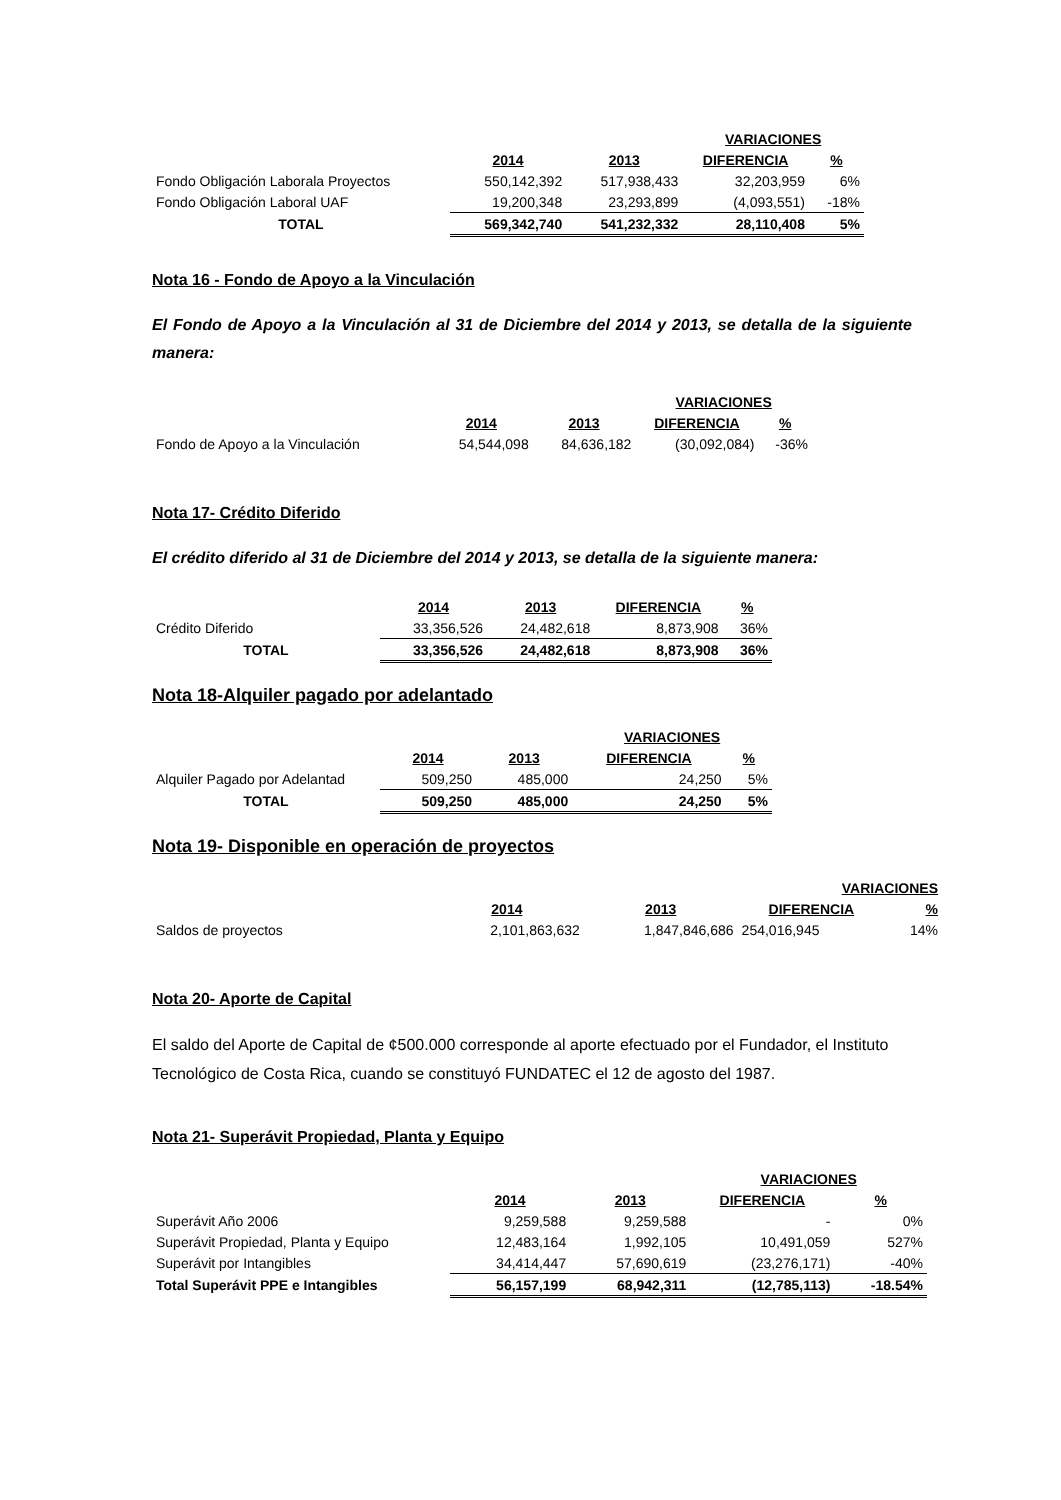| | | | VARIACIONES | |
| | 2014 | 2013 | DIFERENCIA | % |
| Fondo Obligación Laborala Proyectos | 550,142,392 | 517,938,433 | 32,203,959 | 6% |
| Fondo Obligación Laboral UAF | 19,200,348 | 23,293,899 | (4,093,551) | -18% |
| TOTAL | 569,342,740 | 541,232,332 | 28,110,408 | 5% |
Nota 16 - Fondo de Apoyo a la Vinculación
El Fondo de Apoyo a la Vinculación al 31 de Diciembre del 2014 y 2013, se detalla de la siguiente manera:
| | | | VARIACIONES | |
| | 2014 | 2013 | DIFERENCIA | % |
| Fondo de Apoyo a la Vinculación | 54,544,098 | 84,636,182 | (30,092,084) | -36% |
Nota 17- Crédito Diferido
El crédito diferido al 31 de Diciembre del 2014 y 2013, se detalla de la siguiente manera:
| | 2014 | 2013 | DIFERENCIA | % |
| Crédito Diferido | 33,356,526 | 24,482,618 | 8,873,908 | 36% |
| TOTAL | 33,356,526 | 24,482,618 | 8,873,908 | 36% |
Nota 18-Alquiler pagado por adelantado
| | | | VARIACIONES | |
| | 2014 | 2013 | DIFERENCIA | % |
| Alquiler Pagado por Adelantad | 509,250 | 485,000 | 24,250 | 5% |
| TOTAL | 509,250 | 485,000 | 24,250 | 5% |
Nota 19- Disponible en operación de proyectos
| | | | VARIACIONES | |
| | 2014 | 2013 | DIFERENCIA | % |
| Saldos de proyectos | 2,101,863,632 | 1,847,846,686 | 254,016,945 | 14% |
Nota 20- Aporte de Capital
El saldo del Aporte de Capital de ¢500.000 corresponde al aporte efectuado por el Fundador, el Instituto Tecnológico de Costa Rica, cuando se constituyó FUNDATEC el 12 de agosto del 1987.
Nota 21- Superávit Propiedad, Planta y Equipo
| | | | VARIACIONES | |
| | 2014 | 2013 | DIFERENCIA | % |
| Superávit Año 2006 | 9,259,588 | 9,259,588 | - | 0% |
| Superávit Propiedad, Planta y Equipo | 12,483,164 | 1,992,105 | 10,491,059 | 527% |
| Superávit por Intangibles | 34,414,447 | 57,690,619 | (23,276,171) | -40% |
| Total Superávit PPE e Intangibles | 56,157,199 | 68,942,311 | (12,785,113) | -18.54% |